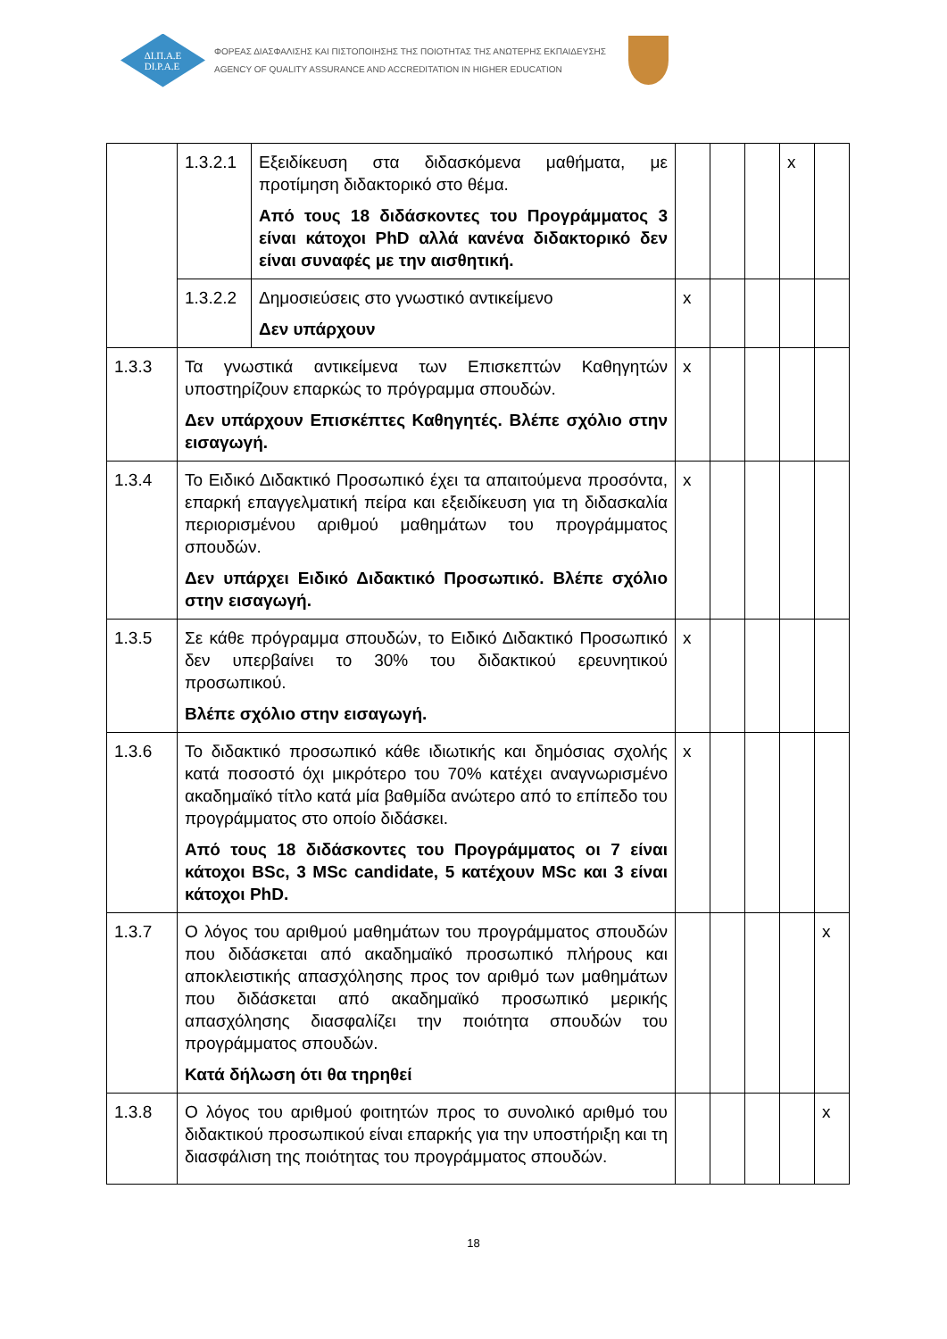ΔΙ.Π.Α.Ε
DI.P.A.E
ΦΟΡΕΑΣ ΔΙΑΣΦΑΛΙΣΗΣ ΚΑΙ ΠΙΣΤΟΠΟΙΗΣΗΣ ΤΗΣ ΠΟΙΟΤΗΤΑΣ ΤΗΣ ΑΝΩΤΕΡΗΣ ΕΚΠΑΙΔΕΥΣΗΣ
AGENCY OF QUALITY ASSURANCE AND ACCREDITATION IN HIGHER EDUCATION
| | 1.3.2.1 | Εξειδίκευση στα διδασκόμενα μαθήματα, με προτίμηση διδακτορικό στο θέμα. Από τους 18 διδάσκοντες του Προγράμματος 3 είναι κάτοχοι PhD αλλά κανένα διδακτορικό δεν είναι συναφές με την αισθητική. | | | | x | |
| | 1.3.2.2 | Δημοσιεύσεις στο γνωστικό αντικείμενο Δεν υπάρχουν | x | | | | |
| 1.3.3 | Τα γνωστικά αντικείμενα των Επισκεπτών Καθηγητών υποστηρίζουν επαρκώς το πρόγραμμα σπουδών. Δεν υπάρχουν Επισκέπτες Καθηγητές. Βλέπε σχόλιο στην εισαγωγή. | | x | | | | |
| 1.3.4 | Το Ειδικό Διδακτικό Προσωπικό έχει τα απαιτούμενα προσόντα, επαρκή επαγγελματική πείρα και εξειδίκευση για τη διδασκαλία περιορισμένου αριθμού μαθημάτων του προγράμματος σπουδών. Δεν υπάρχει Ειδικό Διδακτικό Προσωπικό. Βλέπε σχόλιο στην εισαγωγή. | | x | | | | |
| 1.3.5 | Σε κάθε πρόγραμμα σπουδών, το Ειδικό Διδακτικό Προσωπικό δεν υπερβαίνει το 30% του διδακτικού ερευνητικού προσωπικού. Βλέπε σχόλιο στην εισαγωγή. | | x | | | | |
| 1.3.6 | Το διδακτικό προσωπικό κάθε ιδιωτικής και δημόσιας σχολής κατά ποσοστό όχι μικρότερο του 70% κατέχει αναγνωρισμένο ακαδημαϊκό τίτλο κατά μία βαθμίδα ανώτερο από το επίπεδο του προγράμματος στο οποίο διδάσκει. Από τους 18 διδάσκοντες του Προγράμματος οι 7 είναι κάτοχοι BSc, 3 MSc candidate, 5 κατέχουν MSc και 3 είναι κάτοχοι PhD. | | x | | | | |
| 1.3.7 | Ο λόγος του αριθμού μαθημάτων του προγράμματος σπουδών που διδάσκεται από ακαδημαϊκό προσωπικό πλήρους και αποκλειστικής απασχόλησης προς τον αριθμό των μαθημάτων που διδάσκεται από ακαδημαϊκό προσωπικό μερικής απασχόλησης διασφαλίζει την ποιότητα σπουδών του προγράμματος σπουδών. Κατά δήλωση ότι θα τηρηθεί | | | | | | x |
| 1.3.8 | Ο λόγος του αριθμού φοιτητών προς το συνολικό αριθμό του διδακτικού προσωπικού είναι επαρκής για την υποστήριξη και τη διασφάλιση της ποιότητας του προγράμματος σπουδών. | | | | | | x |
18